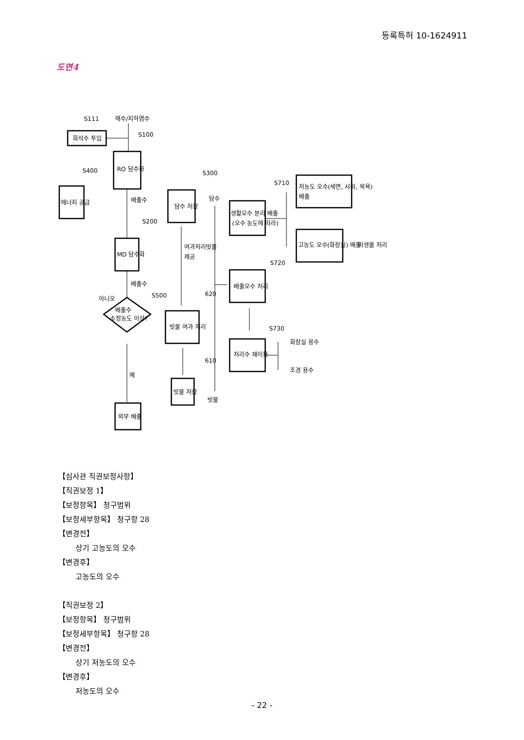등록특허 10-1624911
도면4
S111
해수/지하염수
희석수 투입
S100
RO 담수화
S400
에너지 공급
배출수
S200
MD 담수화
배출수
S500
아니오
배출수
소정농도 이상?
예
외부 배출
S300
담수 저장
담수
여과처리빗물
제공
620
빗물 여과 처리
610
빗물 저장
빗물
S710
생활오수 분리 배출
(오수 농도에 따라)
저농도 오수(세면, 샤워, 목욕)
배출
고농도 오수(화장실) 배출
미생물 처리
S720
배출오수 처리
S730
처리수 재이용
화장실 용수
조경 용수
【심사관 직권보정사항】
【직권보정 1】
【보정항목】 청구범위
【보정세부항목】 청구항 28
【변경전】
상기 고농도의 오수
【변경후】
고농도의 오수
【직권보정 2】
【보정항목】 청구범위
【보정세부항목】 청구항 28
【변경전】
상기 저농도의 오수
【변경후】
저농도의 오수
- 22 -